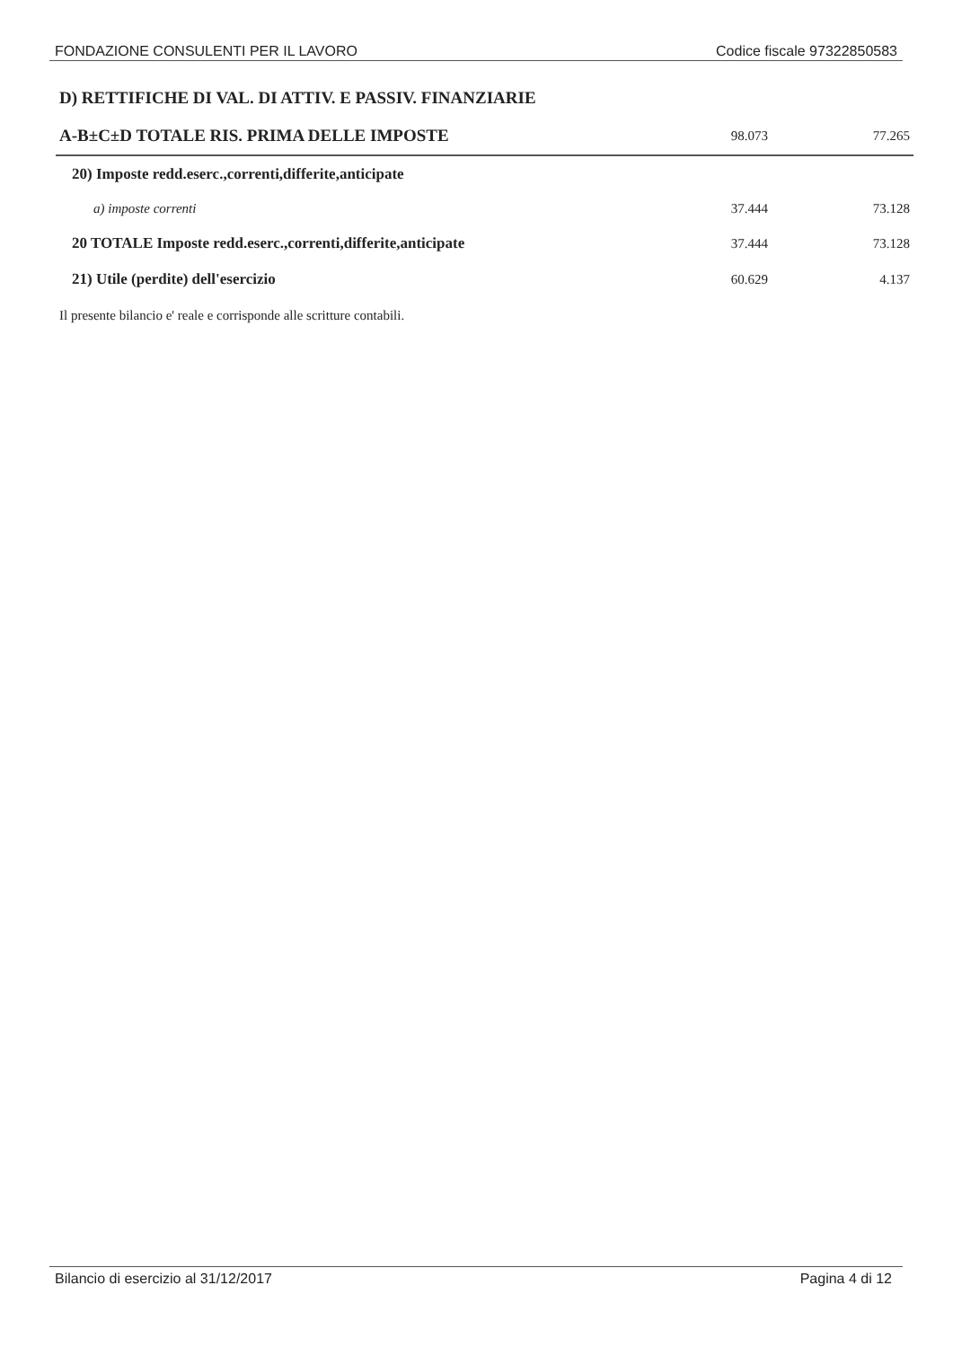FONDAZIONE CONSULENTI PER IL LAVORO Codice fiscale 97322850583
| D) RETTIFICHE DI VAL. DI ATTIV. E PASSIV. FINANZIARIE | | |
| A-B±C±D TOTALE RIS. PRIMA DELLE IMPOSTE | 98.073 | 77.265 |
| 20) Imposte redd.eserc.,correnti,differite,anticipate | | |
| a) imposte correnti | 37.444 | 73.128 |
| 20 TOTALE Imposte redd.eserc.,correnti,differite,anticipate | 37.444 | 73.128 |
| 21) Utile (perdite) dell'esercizio | 60.629 | 4.137 |
Il presente bilancio e' reale e corrisponde alle scritture contabili.
Bilancio di esercizio al 31/12/2017 Pagina 4 di 12